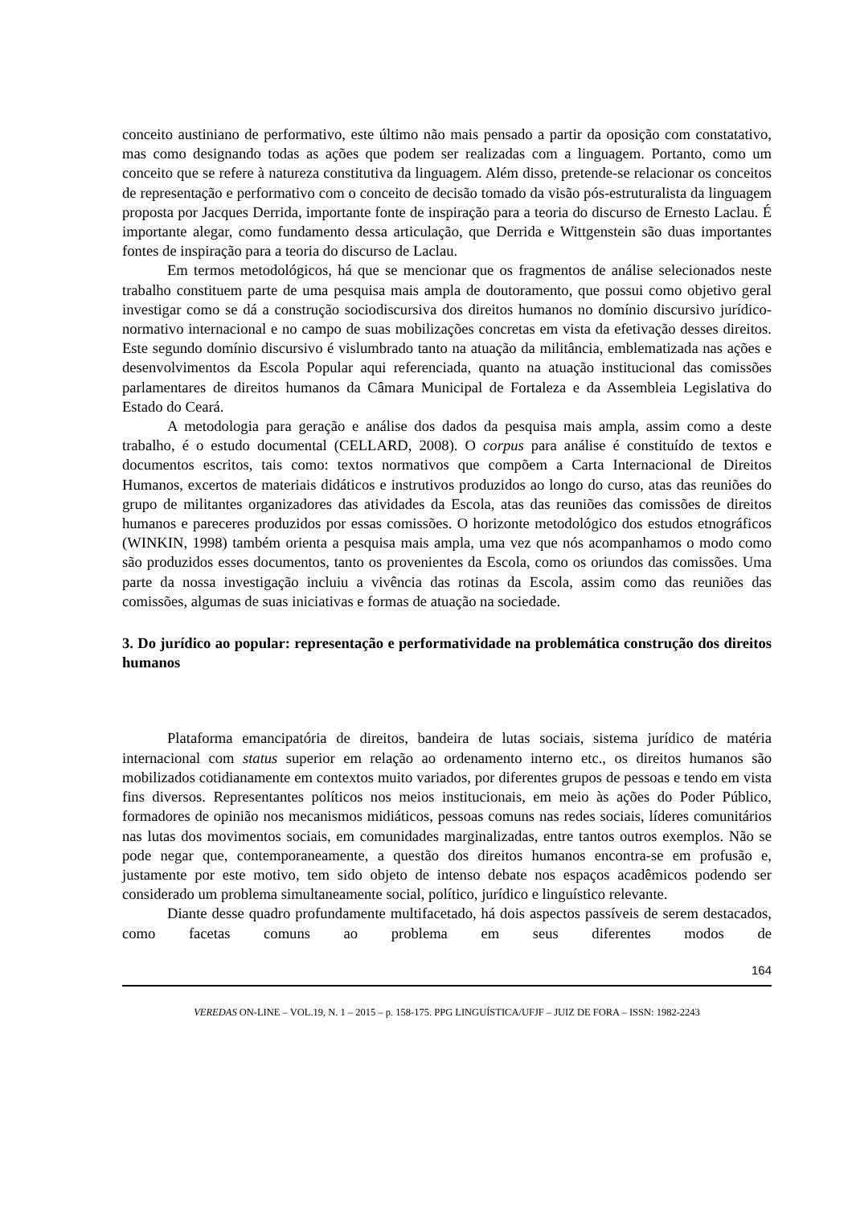conceito austiniano de performativo, este último não mais pensado a partir da oposição com constatativo, mas como designando todas as ações que podem ser realizadas com a linguagem. Portanto, como um conceito que se refere à natureza constitutiva da linguagem. Além disso, pretende-se relacionar os conceitos de representação e performativo com o conceito de decisão tomado da visão pós-estruturalista da linguagem proposta por Jacques Derrida, importante fonte de inspiração para a teoria do discurso de Ernesto Laclau. É importante alegar, como fundamento dessa articulação, que Derrida e Wittgenstein são duas importantes fontes de inspiração para a teoria do discurso de Laclau.
Em termos metodológicos, há que se mencionar que os fragmentos de análise selecionados neste trabalho constituem parte de uma pesquisa mais ampla de doutoramento, que possui como objetivo geral investigar como se dá a construção sociodiscursiva dos direitos humanos no domínio discursivo jurídico-normativo internacional e no campo de suas mobilizações concretas em vista da efetivação desses direitos. Este segundo domínio discursivo é vislumbrado tanto na atuação da militância, emblematizada nas ações e desenvolvimentos da Escola Popular aqui referenciada, quanto na atuação institucional das comissões parlamentares de direitos humanos da Câmara Municipal de Fortaleza e da Assembleia Legislativa do Estado do Ceará.
A metodologia para geração e análise dos dados da pesquisa mais ampla, assim como a deste trabalho, é o estudo documental (CELLARD, 2008). O corpus para análise é constituído de textos e documentos escritos, tais como: textos normativos que compõem a Carta Internacional de Direitos Humanos, excertos de materiais didáticos e instrutivos produzidos ao longo do curso, atas das reuniões do grupo de militantes organizadores das atividades da Escola, atas das reuniões das comissões de direitos humanos e pareceres produzidos por essas comissões. O horizonte metodológico dos estudos etnográficos (WINKIN, 1998) também orienta a pesquisa mais ampla, uma vez que nós acompanhamos o modo como são produzidos esses documentos, tanto os provenientes da Escola, como os oriundos das comissões. Uma parte da nossa investigação incluiu a vivência das rotinas da Escola, assim como das reuniões das comissões, algumas de suas iniciativas e formas de atuação na sociedade.
3. Do jurídico ao popular: representação e performatividade na problemática construção dos direitos humanos
Plataforma emancipatória de direitos, bandeira de lutas sociais, sistema jurídico de matéria internacional com status superior em relação ao ordenamento interno etc., os direitos humanos são mobilizados cotidianamente em contextos muito variados, por diferentes grupos de pessoas e tendo em vista fins diversos. Representantes políticos nos meios institucionais, em meio às ações do Poder Público, formadores de opinião nos mecanismos midiáticos, pessoas comuns nas redes sociais, líderes comunitários nas lutas dos movimentos sociais, em comunidades marginalizadas, entre tantos outros exemplos. Não se pode negar que, contemporaneamente, a questão dos direitos humanos encontra-se em profusão e, justamente por este motivo, tem sido objeto de intenso debate nos espaços acadêmicos podendo ser considerado um problema simultaneamente social, político, jurídico e linguístico relevante.
Diante desse quadro profundamente multifacetado, há dois aspectos passíveis de serem destacados, como facetas comuns ao problema em seus diferentes modos de
164
VEREDAS ON-LINE – VOL.19, N. 1 – 2015 – p. 158-175. PPG LINGUÍSTICA/UFJF – JUIZ DE FORA – ISSN: 1982-2243